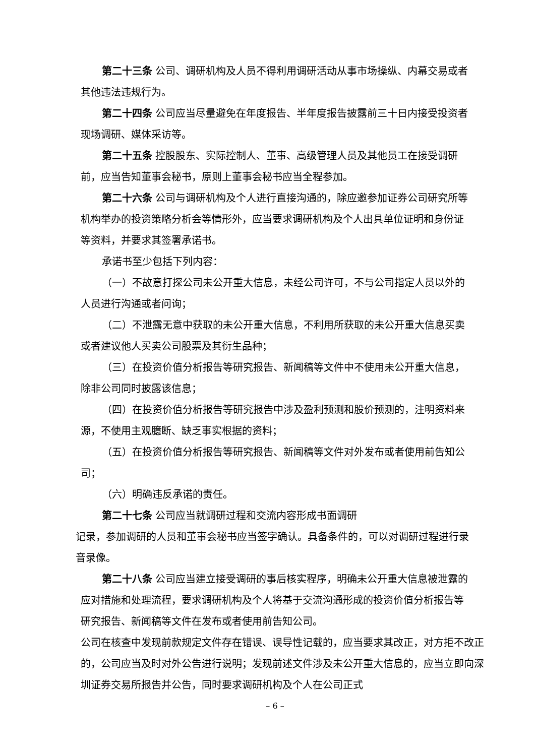第二十三条 公司、调研机构及人员不得利用调研活动从事市场操纵、内幕交易或者其他违法违规行为。
第二十四条 公司应当尽量避免在年度报告、半年度报告披露前三十日内接受投资者现场调研、媒体采访等。
第二十五条 控股股东、实际控制人、董事、高级管理人员及其他员工在接受调研前，应当告知董事会秘书，原则上董事会秘书应当全程参加。
第二十六条 公司与调研机构及个人进行直接沟通的，除应邀参加证券公司研究所等机构举办的投资策略分析会等情形外，应当要求调研机构及个人出具单位证明和身份证等资料，并要求其签署承诺书。
承诺书至少包括下列内容：
（一）不故意打探公司未公开重大信息，未经公司许可，不与公司指定人员以外的人员进行沟通或者问询；
（二）不泄露无意中获取的未公开重大信息，不利用所获取的未公开重大信息买卖或者建议他人买卖公司股票及其衍生品种；
（三）在投资价值分析报告等研究报告、新闻稿等文件中不使用未公开重大信息，除非公司同时披露该信息；
（四）在投资价值分析报告等研究报告中涉及盈利预测和股价预测的，注明资料来源，不使用主观臆断、缺乏事实根据的资料；
（五）在投资价值分析报告等研究报告、新闻稿等文件对外发布或者使用前告知公司；
（六）明确违反承诺的责任。
第二十七条 公司应当就调研过程和交流内容形成书面调研
记录，参加调研的人员和董事会秘书应当签字确认。具备条件的，可以对调研过程进行录音录像。
第二十八条 公司应当建立接受调研的事后核实程序，明确未公开重大信息被泄露的应对措施和处理流程，要求调研机构及个人将基于交流沟通形成的投资价值分析报告等研究报告、新闻稿等文件在发布或者使用前告知公司。
公司在核查中发现前款规定文件存在错误、误导性记载的，应当要求其改正，对方拒不改正的，公司应当及时对外公告进行说明；发现前述文件涉及未公开重大信息的，应当立即向深圳证券交易所报告并公告，同时要求调研机构及个人在公司正式
– 6 –